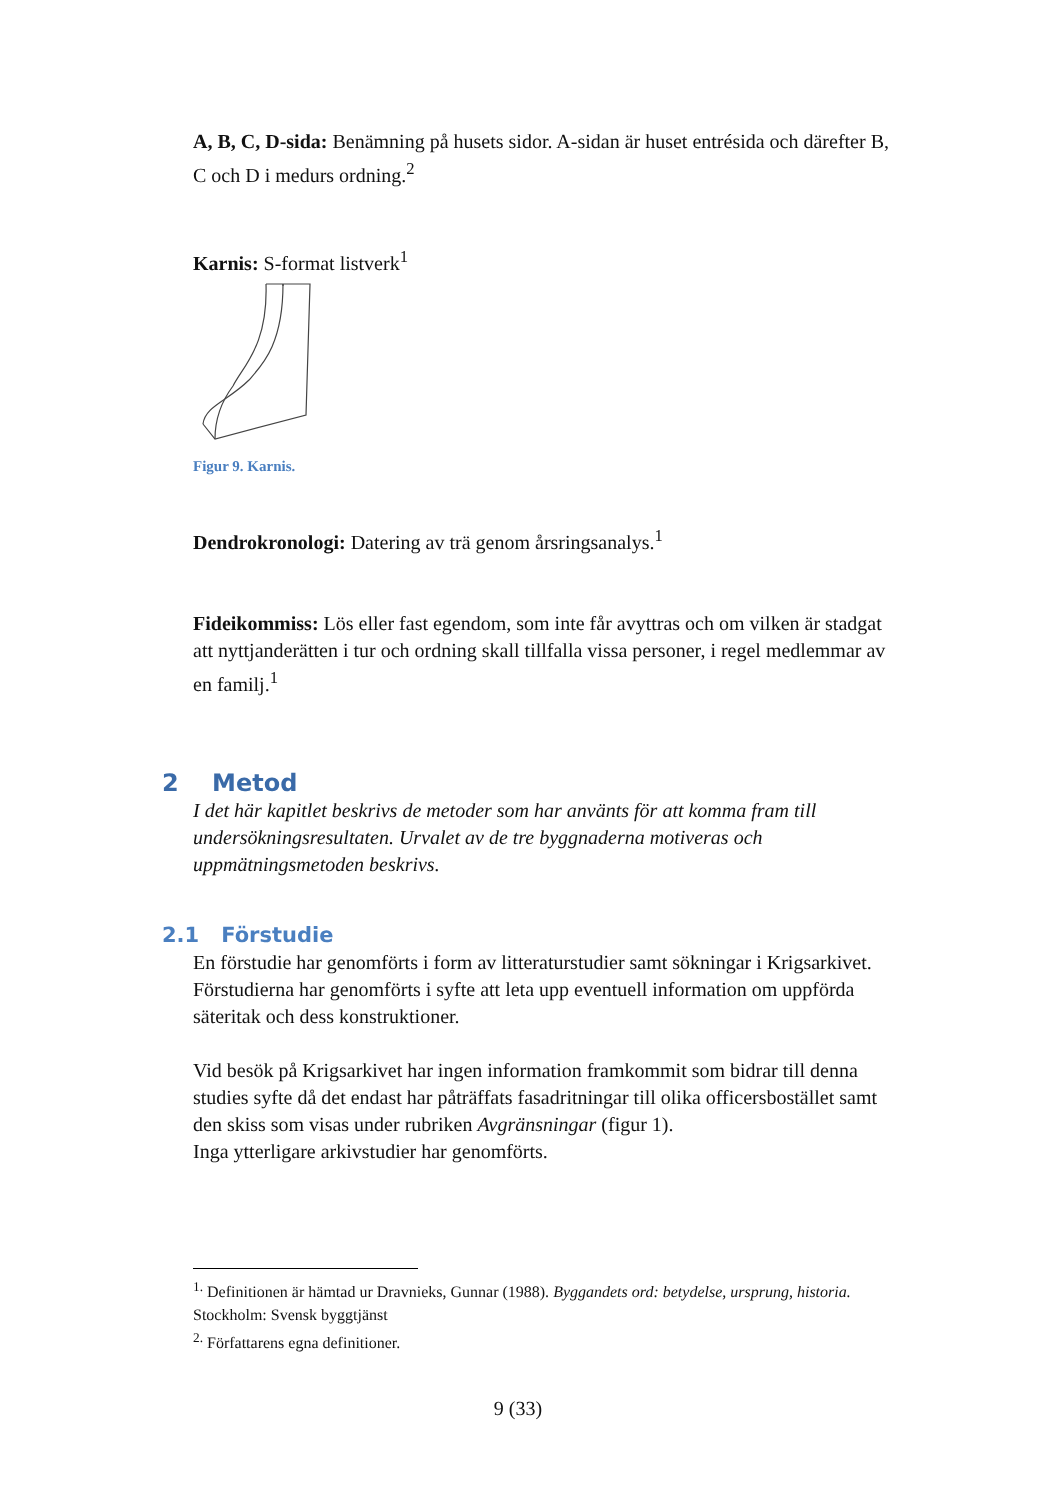A, B, C, D-sida: Benämning på husets sidor. A-sidan är huset entrésida och därefter B, C och D i medurs ordning.<sup>2</sup>
Karnis: S-format listverk<sup>1</sup>
Figur 9. Karnis.
Dendrokronologi: Datering av trä genom årsringsanalys.<sup>1</sup>
Fideikommiss: Lös eller fast egendom, som inte får avyttras och om vilken är stadgat att nyttjanderätten i tur och ordning skall tillfalla vissa personer, i regel medlemmar av en familj.<sup>1</sup>
2 Metod
I det här kapitlet beskrivs de metoder som har använts för att komma fram till undersökningsresultaten. Urvalet av de tre byggnaderna motiveras och uppmätningsmetoden beskrivs.
2.1 Förstudie
En förstudie har genomförts i form av litteraturstudier samt sökningar i Krigsarkivet. Förstudierna har genomförts i syfte att leta upp eventuell information om uppförda säteritak och dess konstruktioner.
Vid besök på Krigsarkivet har ingen information framkommit som bidrar till denna studies syfte då det endast har påträffats fasadritningar till olika officersbostället samt den skiss som visas under rubriken Avgränsningar (figur 1).
Inga ytterligare arkivstudier har genomförts.
<sup>1.</sup> Definitionen är hämtad ur Dravnieks, Gunnar (1988). Byggandets ord: betydelse, ursprung, historia. Stockholm: Svensk byggtjänst
<sup>2.</sup> Författarens egna definitioner.
9 (33)